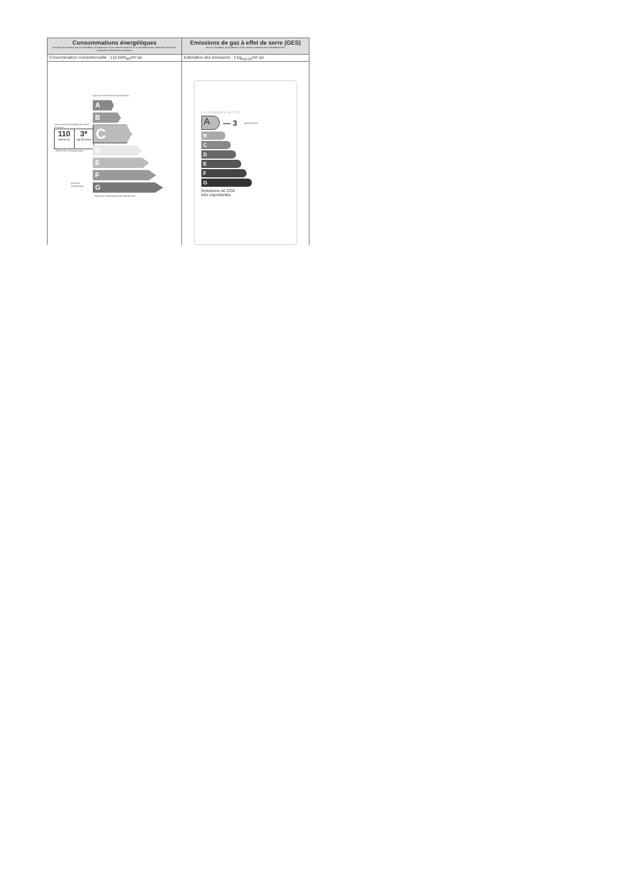| Consommations énergétiques (en énergie primaire) pour le chauffage, la production d'eau chaude sanitaire et le refroidissement, déduction faite de la production d'électricité à demeure | Emissions de gaz à effet de serre (GES) pour le chauffage, la production d'eau chaude sanitaire et le refroidissement |
| Consommation conventionnelle : 110 kWh<sub>EP</sub>/m².an | Estimation des émissions : 3 kg<sub>eqCO2</sub>/m².an |
| logement extrêmement performant consommation (énergie primaire) émission 110 kWh/m²/an 3* kgCO2/m²/an kWh/m²/an d'énergie finale passoire énergétique A B C D E F G logement extrêmement peu performant | peu d'émissions de CO2 A — 3 kgCO2/m²/an B C D E F G émissions de CO2 très importantes |